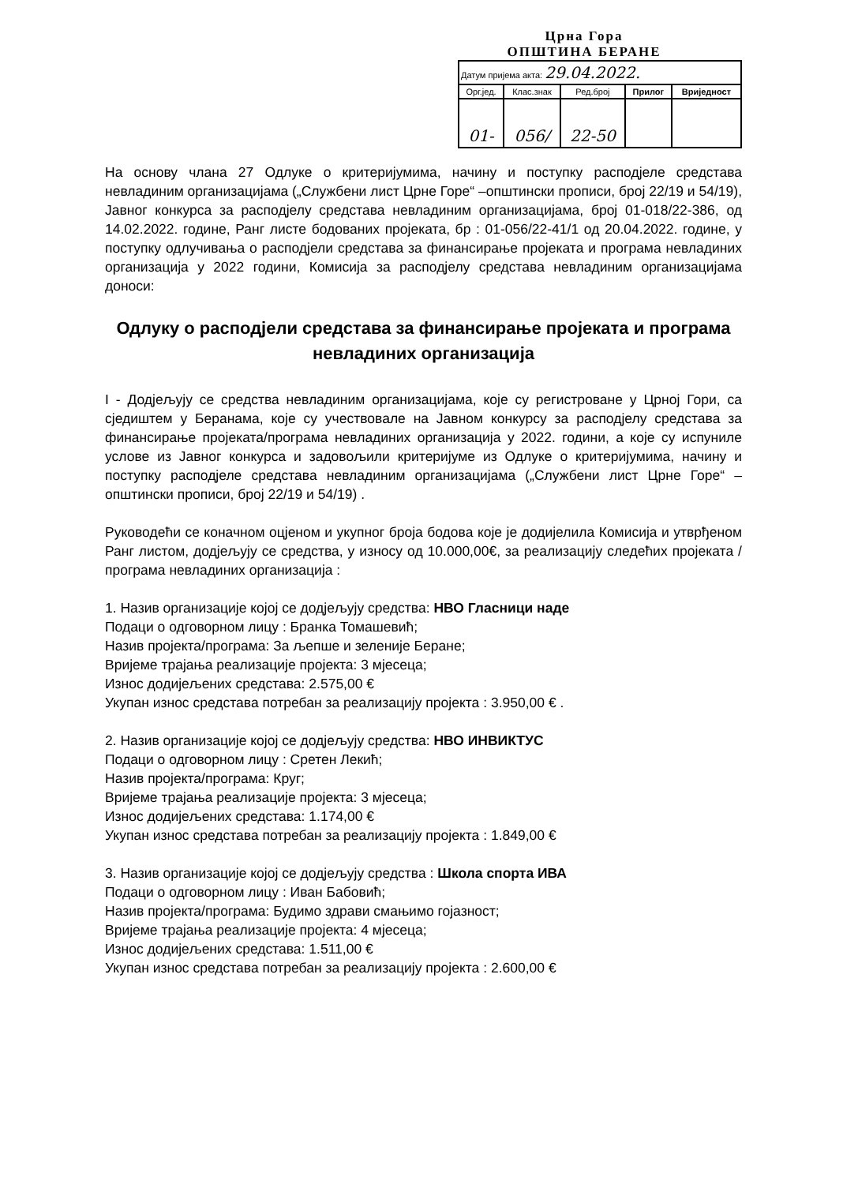Црна Гора
ОПШТИНА БЕРАНЕ
| Датум пријема акта: 29.04.2022. | | | | |
| Орг.јед. | Клас.знак | Ред.број | Прилог | Вриједност |
| 01- | 056/ | 22-50 | | |
На основу члана 27 Одлуке о критеријумима, начину и поступку расподјеле средстава невладиним организацијама („Службени лист Црне Горе“ –општински прописи, број 22/19 и 54/19), Јавног конкурса за расподјелу средстава невладиним организацијама, број 01-018/22-386, од 14.02.2022. године, Ранг листе бодованих пројеката, бр : 01-056/22-41/1 од 20.04.2022. године, у поступку одлучивања о расподјели средстава за финансирање пројеката и програма невладиних организација у 2022 години, Комисија за расподјелу средстава невладиним организацијама доноси:
Одлуку о расподјели средстава за финансирање пројеката и програма невладиних организација
I - Додјељују се средства невладиним организацијама, које су регистроване у Црној Гори, са сједиштем у Беранама, које су учествовале на Јавном конкурсу за расподјелу средстава за финансирање пројеката/програма невладиних организација у 2022. години, а које су испуниле услове из Јавног конкурса и задовољили критеријуме из Одлуке о критеријумима, начину и поступку расподјеле средстава невладиним организацијама („Службени лист Црне Горе“ – општински прописи, број 22/19 и 54/19) .
Руководећи се коначном оцјеном и укупног броја бодова које је додијелила Комисија и утврђеном Ранг листом, додјељују се средства, у износу од 10.000,00€, за реализацију следећих пројеката / програма невладиних организација :
1. Назив организације којој се додјељују средства: НВО Гласници наде
Подаци о одговорном лицу : Бранка Томашевић;
Назив пројекта/програма: За љепше и зеленије Беране;
Вријеме трајања реализације пројекта: 3 мјесеца;
Износ додијељених средстава: 2.575,00 €
Укупан износ средстава потребан за реализацију пројекта : 3.950,00 € .
2. Назив организације којој се додјељују средства: НВО ИНВИКТУС
Подаци о одговорном лицу : Сретен Лекић;
Назив пројекта/програма: Круг;
Вријеме трајања реализације пројекта: 3 мјесеца;
Износ додијељених средстава: 1.174,00 €
Укупан износ средстава потребан за реализацију пројекта : 1.849,00 €
3. Назив организације којој се додјељују средства : Школа спорта ИВА
Подаци о одговорном лицу : Иван Бабовић;
Назив пројекта/програма: Будимо здрави смањимо гојазност;
Вријеме трајања реализације пројекта: 4 мјесеца;
Износ додијељених средстава: 1.511,00 €
Укупан износ средстава потребан за реализацију пројекта : 2.600,00 €